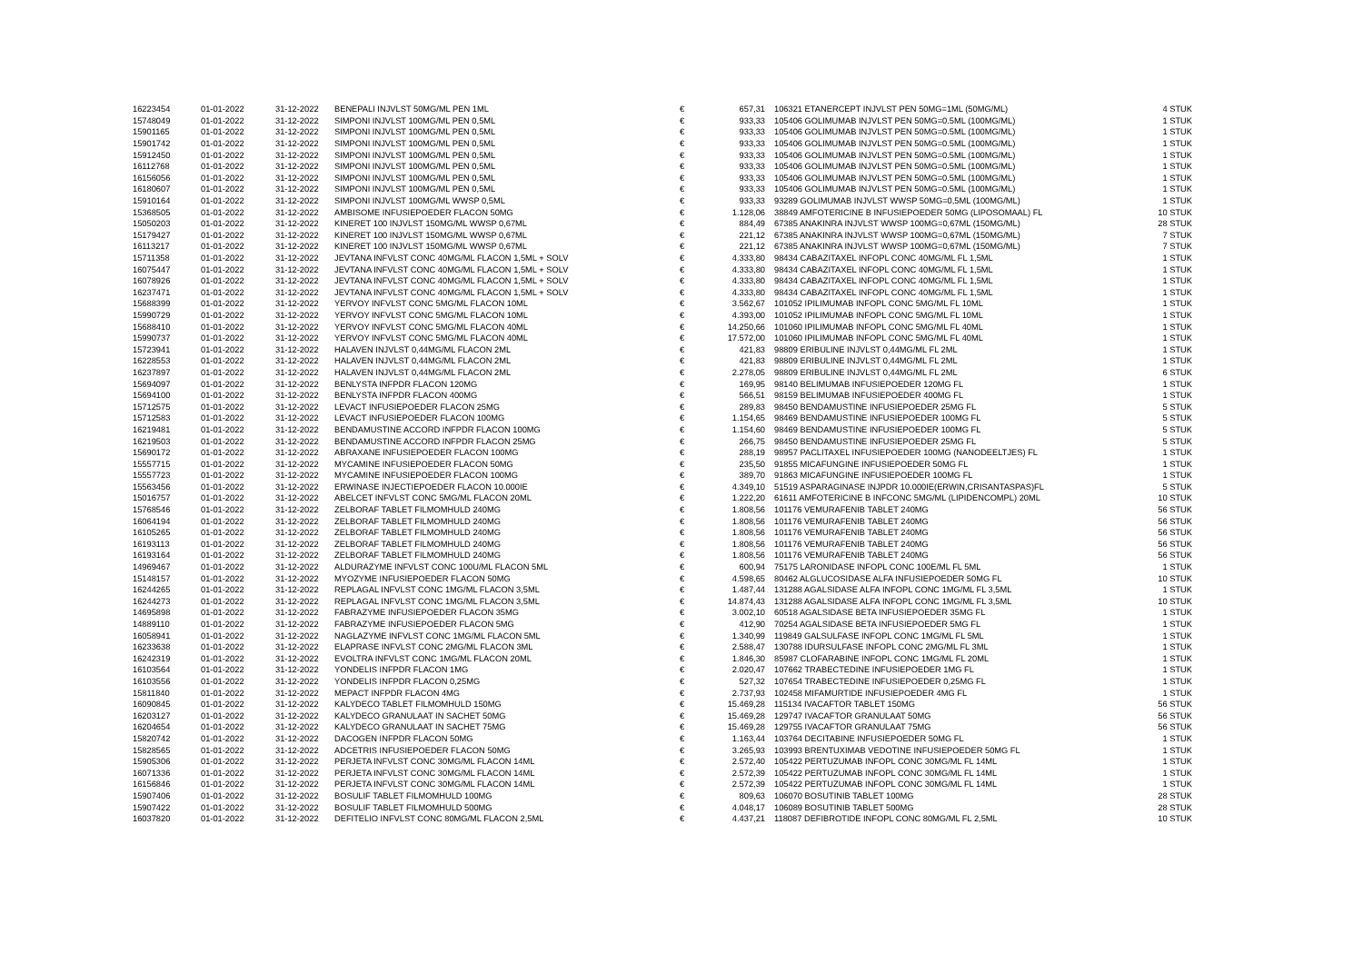| 16223454 | 01-01-2022 | 31-12-2022 | BENEPALI INJVLST 50MG/ML PEN 1ML | € | 657,31 | 106321 ETANERCEPT INJVLST PEN 50MG=1ML (50MG/ML) | 4 STUK |
| 15748049 | 01-01-2022 | 31-12-2022 | SIMPONI INJVLST 100MG/ML PEN 0,5ML | € | 933,33 | 105406 GOLIMUMAB INJVLST PEN 50MG=0.5ML (100MG/ML) | 1 STUK |
| 15901165 | 01-01-2022 | 31-12-2022 | SIMPONI INJVLST 100MG/ML PEN 0,5ML | € | 933,33 | 105406 GOLIMUMAB INJVLST PEN 50MG=0.5ML (100MG/ML) | 1 STUK |
| 15901742 | 01-01-2022 | 31-12-2022 | SIMPONI INJVLST 100MG/ML PEN 0,5ML | € | 933,33 | 105406 GOLIMUMAB INJVLST PEN 50MG=0.5ML (100MG/ML) | 1 STUK |
| 15912450 | 01-01-2022 | 31-12-2022 | SIMPONI INJVLST 100MG/ML PEN 0,5ML | € | 933,33 | 105406 GOLIMUMAB INJVLST PEN 50MG=0.5ML (100MG/ML) | 1 STUK |
| 16112768 | 01-01-2022 | 31-12-2022 | SIMPONI INJVLST 100MG/ML PEN 0,5ML | € | 933,33 | 105406 GOLIMUMAB INJVLST PEN 50MG=0.5ML (100MG/ML) | 1 STUK |
| 16156056 | 01-01-2022 | 31-12-2022 | SIMPONI INJVLST 100MG/ML PEN 0,5ML | € | 933,33 | 105406 GOLIMUMAB INJVLST PEN 50MG=0.5ML (100MG/ML) | 1 STUK |
| 16180607 | 01-01-2022 | 31-12-2022 | SIMPONI INJVLST 100MG/ML PEN 0,5ML | € | 933,33 | 105406 GOLIMUMAB INJVLST PEN 50MG=0.5ML (100MG/ML) | 1 STUK |
| 15910164 | 01-01-2022 | 31-12-2022 | SIMPONI INJVLST 100MG/ML WWSP 0,5ML | € | 933,33 | 93289 GOLIMUMAB INJVLST WWSP 50MG=0,5ML (100MG/ML) | 1 STUK |
| 15368505 | 01-01-2022 | 31-12-2022 | AMBISOME INFUSIEPOEDER FLACON 50MG | € | 1.128,06 | 38849 AMFOTERICINE B INFUSIEPOEDER 50MG (LIPOSOMAAL) FL | 10 STUK |
| 15050203 | 01-01-2022 | 31-12-2022 | KINERET 100 INJVLST 150MG/ML WWSP 0,67ML | € | 884,49 | 67385 ANAKINRA INJVLST WWSP 100MG=0,67ML (150MG/ML) | 28 STUK |
| 15179427 | 01-01-2022 | 31-12-2022 | KINERET 100 INJVLST 150MG/ML WWSP 0,67ML | € | 221,12 | 67385 ANAKINRA INJVLST WWSP 100MG=0,67ML (150MG/ML) | 7 STUK |
| 16113217 | 01-01-2022 | 31-12-2022 | KINERET 100 INJVLST 150MG/ML WWSP 0,67ML | € | 221,12 | 67385 ANAKINRA INJVLST WWSP 100MG=0,67ML (150MG/ML) | 7 STUK |
| 15711358 | 01-01-2022 | 31-12-2022 | JEVTANA INFVLST CONC 40MG/ML FLACON 1,5ML + SOLV | € | 4.333,80 | 98434 CABAZITAXEL INFOPL CONC 40MG/ML FL 1,5ML | 1 STUK |
| 16075447 | 01-01-2022 | 31-12-2022 | JEVTANA INFVLST CONC 40MG/ML FLACON 1,5ML + SOLV | € | 4.333,80 | 98434 CABAZITAXEL INFOPL CONC 40MG/ML FL 1,5ML | 1 STUK |
| 16078926 | 01-01-2022 | 31-12-2022 | JEVTANA INFVLST CONC 40MG/ML FLACON 1,5ML + SOLV | € | 4.333,80 | 98434 CABAZITAXEL INFOPL CONC 40MG/ML FL 1,5ML | 1 STUK |
| 16237471 | 01-01-2022 | 31-12-2022 | JEVTANA INFVLST CONC 40MG/ML FLACON 1,5ML + SOLV | € | 4.333,80 | 98434 CABAZITAXEL INFOPL CONC 40MG/ML FL 1,5ML | 1 STUK |
| 15688399 | 01-01-2022 | 31-12-2022 | YERVOY INFVLST CONC 5MG/ML FLACON 10ML | € | 3.562,67 | 101052 IPILIMUMAB INFOPL CONC 5MG/ML FL 10ML | 1 STUK |
| 15990729 | 01-01-2022 | 31-12-2022 | YERVOY INFVLST CONC 5MG/ML FLACON 10ML | € | 4.393,00 | 101052 IPILIMUMAB INFOPL CONC 5MG/ML FL 10ML | 1 STUK |
| 15688410 | 01-01-2022 | 31-12-2022 | YERVOY INFVLST CONC 5MG/ML FLACON 40ML | € | 14.250,66 | 101060 IPILIMUMAB INFOPL CONC 5MG/ML FL 40ML | 1 STUK |
| 15990737 | 01-01-2022 | 31-12-2022 | YERVOY INFVLST CONC 5MG/ML FLACON 40ML | € | 17.572,00 | 101060 IPILIMUMAB INFOPL CONC 5MG/ML FL 40ML | 1 STUK |
| 15723941 | 01-01-2022 | 31-12-2022 | HALAVEN INJVLST 0,44MG/ML FLACON 2ML | € | 421,83 | 98809 ERIBULINE INJVLST 0,44MG/ML FL 2ML | 1 STUK |
| 16228553 | 01-01-2022 | 31-12-2022 | HALAVEN INJVLST 0,44MG/ML FLACON 2ML | € | 421,83 | 98809 ERIBULINE INJVLST 0,44MG/ML FL 2ML | 1 STUK |
| 16237897 | 01-01-2022 | 31-12-2022 | HALAVEN INJVLST 0,44MG/ML FLACON 2ML | € | 2.278,05 | 98809 ERIBULINE INJVLST 0,44MG/ML FL 2ML | 6 STUK |
| 15694097 | 01-01-2022 | 31-12-2022 | BENLYSTA INFPDR FLACON 120MG | € | 169,95 | 98140 BELIMUMAB INFUSIEPOEDER 120MG FL | 1 STUK |
| 15694100 | 01-01-2022 | 31-12-2022 | BENLYSTA INFPDR FLACON 400MG | € | 566,51 | 98159 BELIMUMAB INFUSIEPOEDER 400MG FL | 1 STUK |
| 15712575 | 01-01-2022 | 31-12-2022 | LEVACT INFUSIEPOEDER FLACON 25MG | € | 289,83 | 98450 BENDAMUSTINE INFUSIEPOEDER 25MG FL | 5 STUK |
| 15712583 | 01-01-2022 | 31-12-2022 | LEVACT INFUSIEPOEDER FLACON 100MG | € | 1.154,65 | 98469 BENDAMUSTINE INFUSIEPOEDER 100MG FL | 5 STUK |
| 16219481 | 01-01-2022 | 31-12-2022 | BENDAMUSTINE ACCORD INFPDR FLACON 100MG | € | 1.154,60 | 98469 BENDAMUSTINE INFUSIEPOEDER 100MG FL | 5 STUK |
| 16219503 | 01-01-2022 | 31-12-2022 | BENDAMUSTINE ACCORD INFPDR FLACON 25MG | € | 266,75 | 98450 BENDAMUSTINE INFUSIEPOEDER 25MG FL | 5 STUK |
| 15690172 | 01-01-2022 | 31-12-2022 | ABRAXANE INFUSIEPOEDER FLACON 100MG | € | 288,19 | 98957 PACLITAXEL INFUSIEPOEDER 100MG (NANODEELTJES) FL | 1 STUK |
| 15557715 | 01-01-2022 | 31-12-2022 | MYCAMINE INFUSIEPOEDER FLACON 50MG | € | 235,50 | 91855 MICAFUNGINE INFUSIEPOEDER 50MG FL | 1 STUK |
| 15557723 | 01-01-2022 | 31-12-2022 | MYCAMINE INFUSIEPOEDER FLACON 100MG | € | 389,70 | 91863 MICAFUNGINE INFUSIEPOEDER 100MG FL | 1 STUK |
| 15563456 | 01-01-2022 | 31-12-2022 | ERWINASE INJECTIEPOEDER FLACON 10.000IE | € | 4.349,10 | 51519 ASPARAGINASE INJPDR 10.000IE(ERWIN,CRISANTASPAS)FL | 5 STUK |
| 15016757 | 01-01-2022 | 31-12-2022 | ABELCET INFVLST CONC 5MG/ML FLACON 20ML | € | 1.222,20 | 61611 AMFOTERICINE B INFCONC 5MG/ML (LIPIDENCOMPL) 20ML | 10 STUK |
| 15768546 | 01-01-2022 | 31-12-2022 | ZELBORAF TABLET FILMOMHULD 240MG | € | 1.808,56 | 101176 VEMURAFENIB TABLET 240MG | 56 STUK |
| 16064194 | 01-01-2022 | 31-12-2022 | ZELBORAF TABLET FILMOMHULD 240MG | € | 1.808,56 | 101176 VEMURAFENIB TABLET 240MG | 56 STUK |
| 16105265 | 01-01-2022 | 31-12-2022 | ZELBORAF TABLET FILMOMHULD 240MG | € | 1.808,56 | 101176 VEMURAFENIB TABLET 240MG | 56 STUK |
| 16193113 | 01-01-2022 | 31-12-2022 | ZELBORAF TABLET FILMOMHULD 240MG | € | 1.808,56 | 101176 VEMURAFENIB TABLET 240MG | 56 STUK |
| 16193164 | 01-01-2022 | 31-12-2022 | ZELBORAF TABLET FILMOMHULD 240MG | € | 1.808,56 | 101176 VEMURAFENIB TABLET 240MG | 56 STUK |
| 14969467 | 01-01-2022 | 31-12-2022 | ALDURAZYME INFVLST CONC 100U/ML FLACON 5ML | € | 600,94 | 75175 LARONIDASE INFOPL CONC 100E/ML FL 5ML | 1 STUK |
| 15148157 | 01-01-2022 | 31-12-2022 | MYOZYME INFUSIEPOEDER FLACON 50MG | € | 4.598,65 | 80462 ALGLUCOSIDASE ALFA INFUSIEPOEDER 50MG FL | 10 STUK |
| 16244265 | 01-01-2022 | 31-12-2022 | REPLAGAL INFVLST CONC 1MG/ML FLACON 3,5ML | € | 1.487,44 | 131288 AGALSIDASE ALFA INFOPL CONC 1MG/ML FL 3,5ML | 1 STUK |
| 16244273 | 01-01-2022 | 31-12-2022 | REPLAGAL INFVLST CONC 1MG/ML FLACON 3,5ML | € | 14.874,43 | 131288 AGALSIDASE ALFA INFOPL CONC 1MG/ML FL 3,5ML | 10 STUK |
| 14695898 | 01-01-2022 | 31-12-2022 | FABRAZYME INFUSIEPOEDER FLACON 35MG | € | 3.002,10 | 60518 AGALSIDASE BETA INFUSIEPOEDER 35MG FL | 1 STUK |
| 14889110 | 01-01-2022 | 31-12-2022 | FABRAZYME INFUSIEPOEDER FLACON 5MG | € | 412,90 | 70254 AGALSIDASE BETA INFUSIEPOEDER 5MG FL | 1 STUK |
| 16058941 | 01-01-2022 | 31-12-2022 | NAGLAZYME INFVLST CONC 1MG/ML FLACON 5ML | € | 1.340,99 | 119849 GALSULFASE INFOPL CONC 1MG/ML FL 5ML | 1 STUK |
| 16233638 | 01-01-2022 | 31-12-2022 | ELAPRASE INFVLST CONC 2MG/ML FLACON 3ML | € | 2.588,47 | 130788 IDURSULFASE INFOPL CONC 2MG/ML FL 3ML | 1 STUK |
| 16242319 | 01-01-2022 | 31-12-2022 | EVOLTRA INFVLST CONC 1MG/ML FLACON 20ML | € | 1.846,30 | 85987 CLOFARABINE INFOPL CONC 1MG/ML FL 20ML | 1 STUK |
| 16103564 | 01-01-2022 | 31-12-2022 | YONDELIS INFPDR FLACON 1MG | € | 2.020,47 | 107662 TRABECTEDINE INFUSIEPOEDER 1MG FL | 1 STUK |
| 16103556 | 01-01-2022 | 31-12-2022 | YONDELIS INFPDR FLACON 0,25MG | € | 527,32 | 107654 TRABECTEDINE INFUSIEPOEDER 0,25MG FL | 1 STUK |
| 15811840 | 01-01-2022 | 31-12-2022 | MEPACT INFPDR FLACON 4MG | € | 2.737,93 | 102458 MIFAMURTIDE INFUSIEPOEDER 4MG FL | 1 STUK |
| 16090845 | 01-01-2022 | 31-12-2022 | KALYDECO TABLET FILMOMHULD 150MG | € | 15.469,28 | 115134 IVACAFTOR TABLET 150MG | 56 STUK |
| 16203127 | 01-01-2022 | 31-12-2022 | KALYDECO GRANULAAT IN SACHET 50MG | € | 15.469,28 | 129747 IVACAFTOR GRANULAAT 50MG | 56 STUK |
| 16204654 | 01-01-2022 | 31-12-2022 | KALYDECO GRANULAAT IN SACHET 75MG | € | 15.469,28 | 129755 IVACAFTOR GRANULAAT 75MG | 56 STUK |
| 15820742 | 01-01-2022 | 31-12-2022 | DACOGEN INFPDR FLACON 50MG | € | 1.163,44 | 103764 DECITABINE INFUSIEPOEDER 50MG FL | 1 STUK |
| 15828565 | 01-01-2022 | 31-12-2022 | ADCETRIS INFUSIEPOEDER FLACON 50MG | € | 3.265,93 | 103993 BRENTUXIMAB VEDOTINE INFUSIEPOEDER 50MG FL | 1 STUK |
| 15905306 | 01-01-2022 | 31-12-2022 | PERJETA INFVLST CONC 30MG/ML FLACON 14ML | € | 2.572,40 | 105422 PERTUZUMAB INFOPL CONC 30MG/ML FL 14ML | 1 STUK |
| 16071336 | 01-01-2022 | 31-12-2022 | PERJETA INFVLST CONC 30MG/ML FLACON 14ML | € | 2.572,39 | 105422 PERTUZUMAB INFOPL CONC 30MG/ML FL 14ML | 1 STUK |
| 16156846 | 01-01-2022 | 31-12-2022 | PERJETA INFVLST CONC 30MG/ML FLACON 14ML | € | 2.572,39 | 105422 PERTUZUMAB INFOPL CONC 30MG/ML FL 14ML | 1 STUK |
| 15907406 | 01-01-2022 | 31-12-2022 | BOSULIF TABLET FILMOMHULD 100MG | € | 809,63 | 106070 BOSUTINIB TABLET 100MG | 28 STUK |
| 15907422 | 01-01-2022 | 31-12-2022 | BOSULIF TABLET FILMOMHULD 500MG | € | 4.048,17 | 106089 BOSUTINIB TABLET 500MG | 28 STUK |
| 16037820 | 01-01-2022 | 31-12-2022 | DEFITELIO INFVLST CONC 80MG/ML FLACON 2,5ML | € | 4.437,21 | 118087 DEFIBROTIDE INFOPL CONC 80MG/ML FL 2,5ML | 10 STUK |